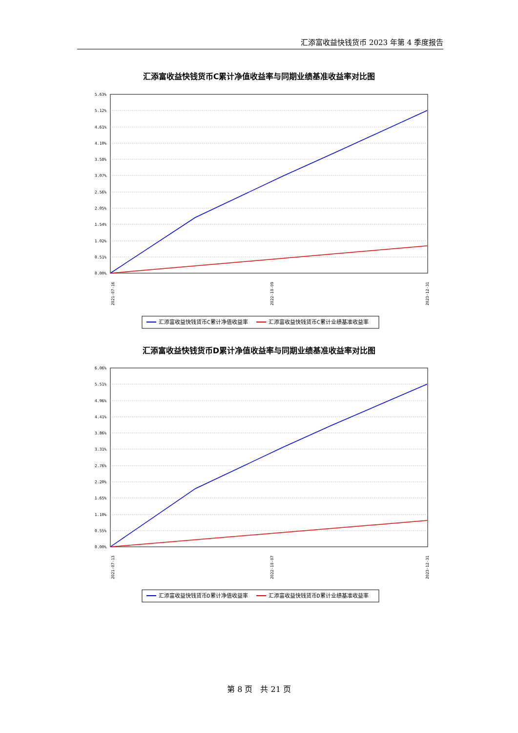汇添富收益快钱货币 2023 年第 4 季度报告
汇添富收益快钱货币C累计净值收益率与同期业绩基准收益率对比图
5.63%
5.12%
4.61%
4.10%
3.58%
3.07%
2.56%
2.05%
1.54%
1.02%
0.51%
0.00%
2021-07-16
2022-10-09
2023-12-31
汇添富收益快钱货币C累计净值收益率
汇添富收益快钱货币C累计业绩基准收益率
汇添富收益快钱货币D累计净值收益率与同期业绩基准收益率对比图
6.06%
5.51%
4.96%
4.41%
3.86%
3.31%
2.76%
2.20%
1.65%
1.10%
0.55%
0.00%
2021-07-13
2022-10-07
2023-12-31
汇添富收益快钱货币D累计净值收益率
汇添富收益快钱货币D累计业绩基准收益率
第 8 页　共 21 页